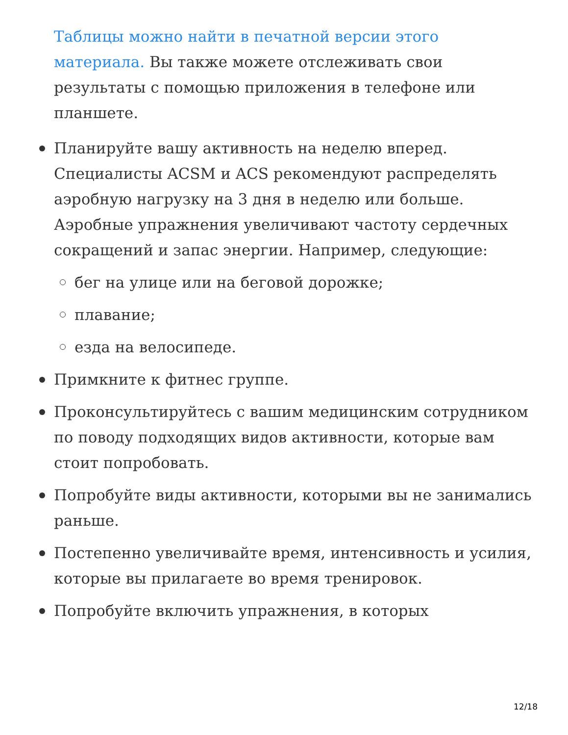Таблицы можно найти в печатной версии этого материала. Вы также можете отслеживать свои результаты с помощью приложения в телефоне или планшете.
Планируйте вашу активность на неделю вперед. Специалисты ACSM и ACS рекомендуют распределять аэробную нагрузку на 3 дня в неделю или больше. Аэробные упражнения увеличивают частоту сердечных сокращений и запас энергии. Например, следующие:
бег на улице или на беговой дорожке;
плавание;
езда на велосипеде.
Примкните к фитнес группе.
Проконсультируйтесь с вашим медицинским сотрудником по поводу подходящих видов активности, которые вам стоит попробовать.
Попробуйте виды активности, которыми вы не занимались раньше.
Постепенно увеличивайте время, интенсивность и усилия, которые вы прилагаете во время тренировок.
Попробуйте включить упражнения, в которых
12/18